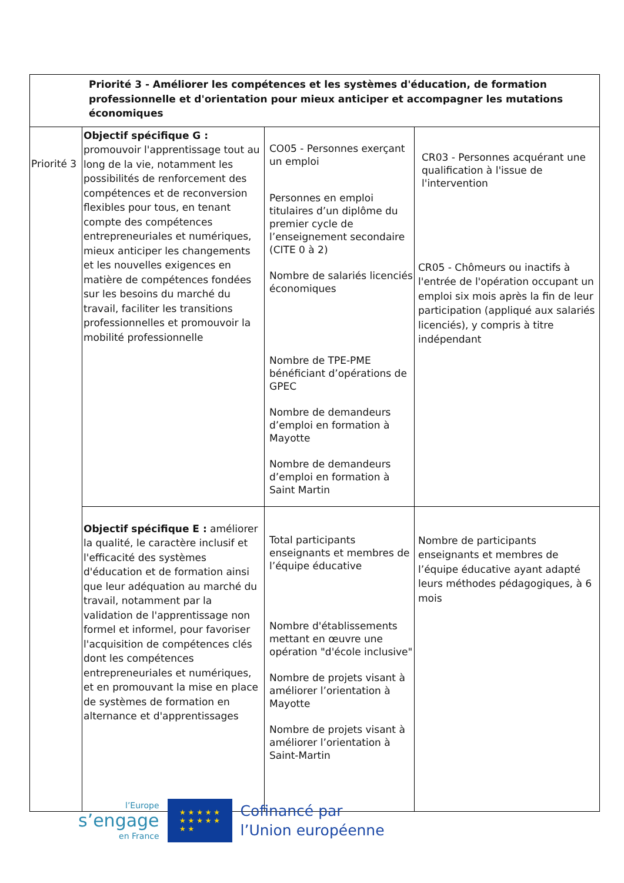| Priorité 3 - Améliorer les compétences et les systèmes d'éducation, de formation professionnelle et d'orientation pour mieux anticiper et accompagner les mutations économiques | | | |
| Priorité 3 | Objectif spécifique G : promouvoir l'apprentissage tout au long de la vie, notamment les possibilités de renforcement des compétences et de reconversion flexibles pour tous, en tenant compte des compétences entrepreneuriales et numériques, mieux anticiper les changements et les nouvelles exigences en matière de compétences fondées sur les besoins du marché du travail, faciliter les transitions professionnelles et promouvoir la mobilité professionnelle | CO05 - Personnes exerçant un emploi Personnes en emploi titulaires d’un diplôme du premier cycle de l’enseignement secondaire (CITE 0 à 2) Nombre de salariés licenciés économiques Nombre de TPE-PME bénéficiant d’opérations de GPEC Nombre de demandeurs d’emploi en formation à Mayotte Nombre de demandeurs d’emploi en formation à Saint Martin | CR03 - Personnes acquérant une qualification à l'issue de l'intervention CR05 - Chômeurs ou inactifs à l'entrée de l'opération occupant un emploi six mois après la fin de leur participation (appliqué aux salariés licenciés), y compris à titre indépendant |
| | Objectif spécifique E : améliorer la qualité, le caractère inclusif et l'efficacité des systèmes d'éducation et de formation ainsi que leur adéquation au marché du travail, notamment par la validation de l'apprentissage non formel et informel, pour favoriser l'acquisition de compétences clés dont les compétences entrepreneuriales et numériques, et en promouvant la mise en place de systèmes de formation en alternance et d'apprentissages | Total participants enseignants et membres de l’équipe éducative Nombre d'établissements mettant en œuvre une opération "d'école inclusive" Nombre de projets visant à améliorer l’orientation à Mayotte Nombre de projets visant à améliorer l’orientation à Saint-Martin | Nombre de participants enseignants et membres de l’équipe éducative ayant adapté leurs méthodes pédagogiques, à 6 mois |
l’Europe
s’engage
en France
★ ★ ★ ★ ★
★ ★ ★ ★ ★
★ ★
Cofinancé par
l’Union européenne